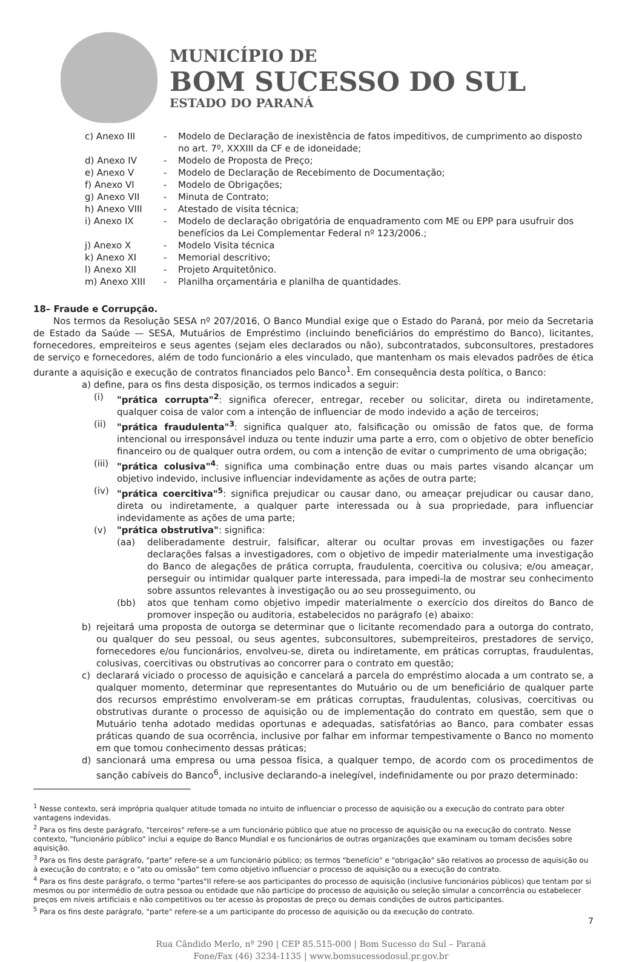MUNICÍPIO DE
BOM SUCESSO DO SUL
ESTADO DO PARANÁ
c) Anexo III - Modelo de Declaração de inexistência de fatos impeditivos, de cumprimento ao disposto no art. 7º, XXXIII da CF e de idoneidade;
d) Anexo IV - Modelo de Proposta de Preço;
e) Anexo V - Modelo de Declaração de Recebimento de Documentação;
f) Anexo VI - Modelo de Obrigações;
g) Anexo VII - Minuta de Contrato;
h) Anexo VIII - Atestado de visita técnica;
i) Anexo IX - Modelo de declaração obrigatória de enquadramento com ME ou EPP para usufruir dos benefícios da Lei Complementar Federal nº 123/2006.;
j) Anexo X - Modelo Visita técnica
k) Anexo XI - Memorial descritivo;
l) Anexo XII - Projeto Arquitetônico.
m) Anexo XIII - Planilha orçamentária e planilha de quantidades.
18– Fraude e Corrupção.
Nos termos da Resolução SESA nº 207/2016, O Banco Mundial exige que o Estado do Paraná, por meio da Secretaria de Estado da Saúde — SESA, Mutuários de Empréstimo (incluindo beneficiários do empréstimo do Banco), licitantes, fornecedores, empreiteiros e seus agentes (sejam eles declarados ou não), subcontratados, subconsultores, prestadores de serviço e fornecedores, além de todo funcionário a eles vinculado, que mantenham os mais elevados padrões de ética durante a aquisição e execução de contratos financiados pelo Banco<sup>1</sup>. Em consequência desta política, o Banco:
a) define, para os fins desta disposição, os termos indicados a seguir:
(i) "prática corrupta"<sup>2</sup>: significa oferecer, entregar, receber ou solicitar, direta ou indiretamente, qualquer coisa de valor com a intenção de influenciar de modo indevido a ação de terceiros;
(ii) "prática fraudulenta"<sup>3</sup>: significa qualquer ato, falsificação ou omissão de fatos que, de forma intencional ou irresponsável induza ou tente induzir uma parte a erro, com o objetivo de obter benefício financeiro ou de qualquer outra ordem, ou com a intenção de evitar o cumprimento de uma obrigação;
(iii) "prática colusiva"<sup>4</sup>: significa uma combinação entre duas ou mais partes visando alcançar um objetivo indevido, inclusive influenciar indevidamente as ações de outra parte;
(iv) "prática coercitiva"<sup>5</sup>: significa prejudicar ou causar dano, ou ameaçar prejudicar ou causar dano, direta ou indiretamente, a qualquer parte interessada ou à sua propriedade, para influenciar indevidamente as ações de uma parte;
(v) "prática obstrutiva": significa:
(aa) deliberadamente destruir, falsificar, alterar ou ocultar provas em investigações ou fazer declarações falsas a investigadores, com o objetivo de impedir materialmente uma investigação do Banco de alegações de prática corrupta, fraudulenta, coercitiva ou colusiva; e/ou ameaçar, perseguir ou intimidar qualquer parte interessada, para impedi-la de mostrar seu conhecimento sobre assuntos relevantes à investigação ou ao seu prosseguimento, ou
(bb) atos que tenham como objetivo impedir materialmente o exercício dos direitos do Banco de promover inspeção ou auditoria, estabelecidos no parágrafo (e) abaixo:
b) rejeitará uma proposta de outorga se determinar que o licitante recomendado para a outorga do contrato, ou qualquer do seu pessoal, ou seus agentes, subconsultores, subempreiteiros, prestadores de serviço, fornecedores e/ou funcionários, envolveu-se, direta ou indiretamente, em práticas corruptas, fraudulentas, colusivas, coercitivas ou obstrutivas ao concorrer para o contrato em questão;
c) declarará viciado o processo de aquisição e cancelará a parcela do empréstimo alocada a um contrato se, a qualquer momento, determinar que representantes do Mutuário ou de um beneficiário de qualquer parte dos recursos empréstimo envolveram-se em práticas corruptas, fraudulentas, colusivas, coercitivas ou obstrutivas durante o processo de aquisição ou de implementação do contrato em questão, sem que o Mutuário tenha adotado medidas oportunas e adequadas, satisfatórias ao Banco, para combater essas práticas quando de sua ocorrência, inclusive por falhar em informar tempestivamente o Banco no momento em que tomou conhecimento dessas práticas;
d) sancionará uma empresa ou uma pessoa física, a qualquer tempo, de acordo com os procedimentos de sanção cabíveis do Banco<sup>6</sup>, inclusive declarando-a inelegível, indefinidamente ou por prazo determinado:
<sup>1</sup> Nesse contexto, será imprópria qualquer atitude tomada no intuito de influenciar o processo de aquisição ou a execução do contrato para obter vantagens indevidas.
<sup>2</sup> Para os fins deste parágrafo, "terceiros" refere-se a um funcionário público que atue no processo de aquisição ou na execução do contrato. Nesse contexto, "funcionário público" inclui a equipe do Banco Mundial e os funcionários de outras organizações que examinam ou tomam decisões sobre aquisição.
<sup>3</sup> Para os fins deste parágrafo, "parte" refere-se a um funcionário público; os termos "benefício" e "obrigação" são relativos ao processo de aquisição ou à execução do contrato; e o "ato ou omissão" tem como objetivo influenciar o processo de aquisição ou a execução do contrato.
<sup>4</sup> Para os fins deste parágrafo, o termo "partes"Il refere-se aos participantes do processo de aquisição (inclusive funcionários públicos) que tentam por si mesmos ou por intermédio de outra pessoa ou entidade que não participe do processo de aquisição ou seleção simular a concorrência ou estabelecer preços em níveis artificiais e não competitivos ou ter acesso às propostas de preço ou demais condições de outros participantes.
<sup>5</sup> Para os fins deste parágrafo, "parte" refere-se a um participante do processo de aquisição ou da execução do contrato.
7
Rua Cândido Merlo, nº 290 | CEP 85.515-000 | Bom Sucesso do Sul – Paraná
Fone/Fax (46) 3234-1135 | www.bomsucessodosul.pr.gov.br